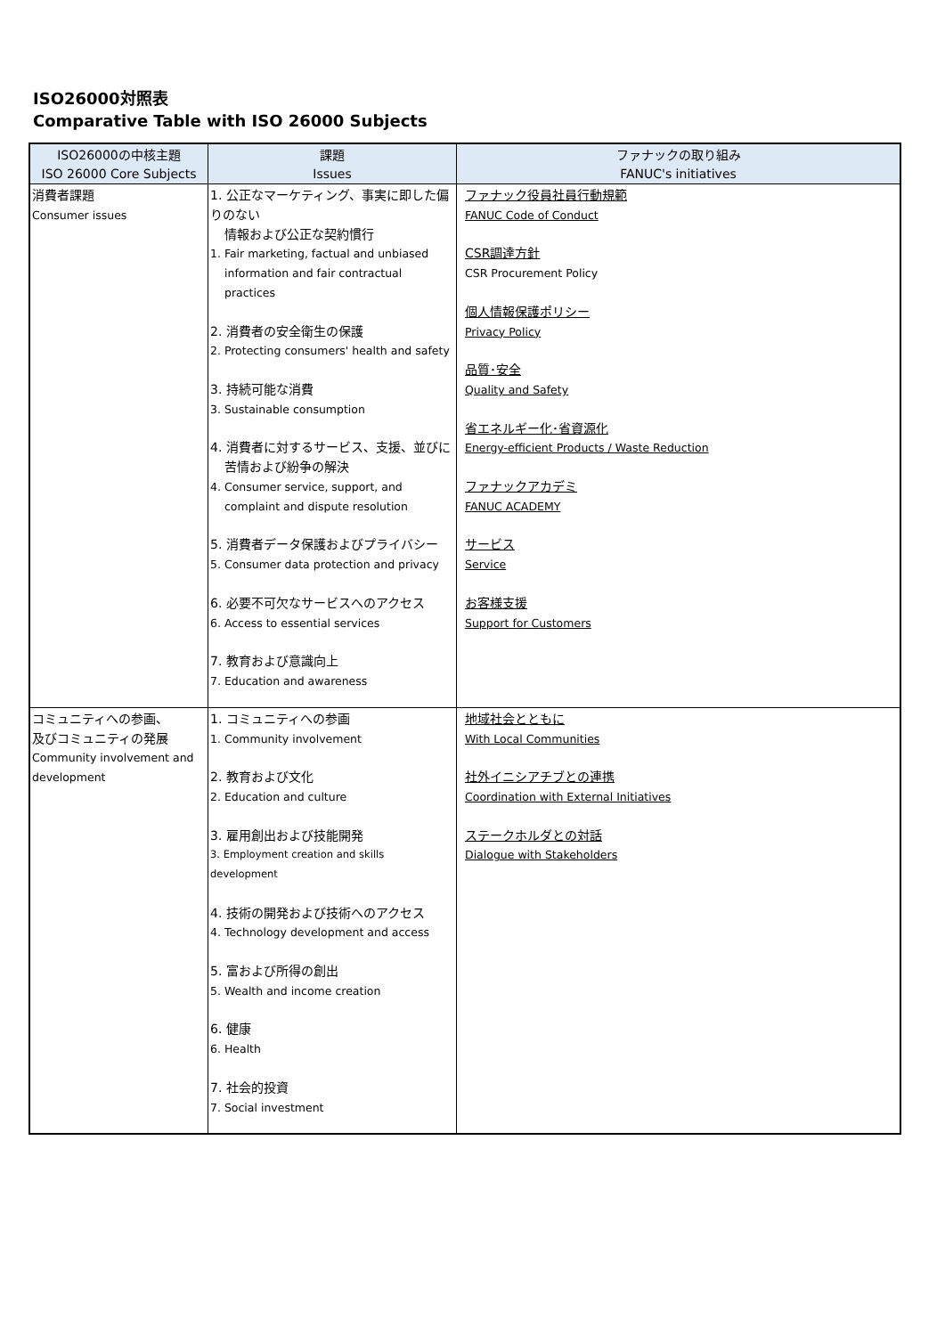ISO26000対照表
Comparative Table with ISO 26000 Subjects
| ISO26000の中核主題 | 課題 | ファナックの取り組み |
| --- | --- | --- |
| ISO 26000 Core Subjects | Issues | FANUC's initiatives |
| 消費者課題 Consumer issues | 1. 公正なマーケティング、事実に即した偏りのない 情報および公正な契約慣行 1. Fair marketing, factual and unbiased information and fair contractual practices 2. 消費者の安全衛生の保護 2. Protecting consumers' health and safety 3. 持続可能な消費 3. Sustainable consumption 4. 消費者に対するサービス、支援、並びに 苦情および紛争の解決 4. Consumer service, support, and complaint and dispute resolution 5. 消費者データ保護およびプライバシー 5. Consumer data protection and privacy 6. 必要不可欠なサービスへのアクセス 6. Access to essential services 7. 教育および意識向上 7. Education and awareness | ファナック役員社員行動規範 FANUC Code of Conduct CSR調達方針 CSR Procurement Policy 個人情報保護ポリシー Privacy Policy 品質･安全 Quality and Safety 省エネルギー化･省資源化 Energy-efficient Products / Waste Reduction ファナックアカデミ FANUC ACADEMY サービス Service お客様支援 Support for Customers |
| コミュニティへの参画、 及びコミュニティの発展 Community involvement and development | 1. コミュニティへの参画 1. Community involvement 2. 教育および文化 2. Education and culture 3. 雇用創出および技能開発 3. Employment creation and skills development 4. 技術の開発および技術へのアクセス 4. Technology development and access 5. 富および所得の創出 5. Wealth and income creation 6. 健康 6. Health 7. 社会的投資 7. Social investment | 地域社会とともに With Local Communities 社外イニシアチブとの連携 Coordination with External Initiatives ステークホルダとの対話 Dialogue with Stakeholders |